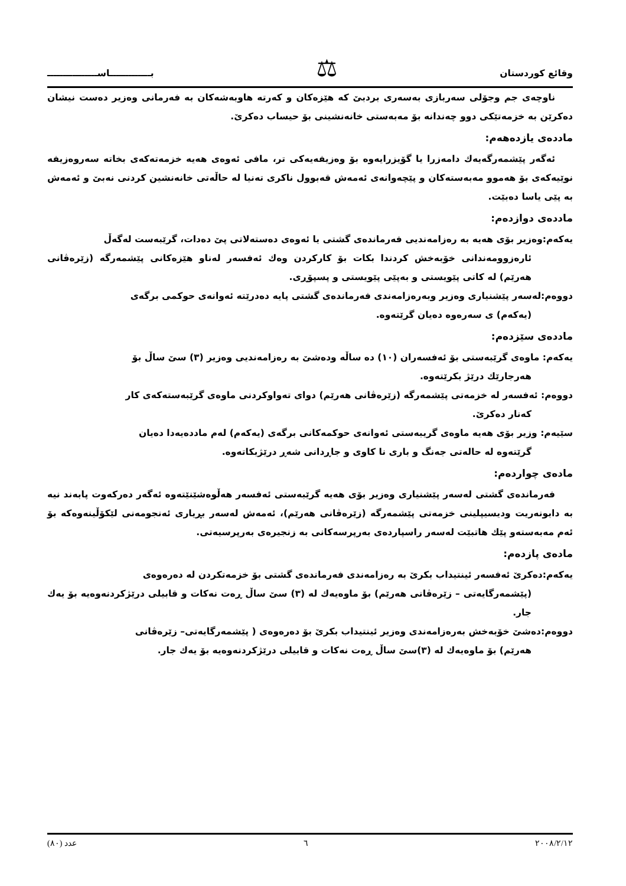وقائع كوردستان
⚖
بـــــــــــــاســــــــــــــــ
ناوچەی جم وجۆلی سەربازی بەسەری بردبێ کە هێزەکان و کەرتە هاوبەشەکان بە فەرمانی وەزیر دەست نیشان دەکرێن بە خزمەتێکی دوو چەندانە بۆ مەبەستی خانەنشینی بۆ حیساب دەکرێ.
ماددەی یازدەھەم:
ئەگەر پێشمەرگەیەك دامەزرا یا گۆیزرایەوە بۆ وەزیفەیەکی تر، مافی ئەوەی هەیە خزمەتەکەی بخاتە سەروەزیفە نوێیەکەی بۆ هەموو مەبەستەکان و پێچەوانەی ئەمەش قەبوول ناکری تەنیا لە حاڵەتی خانەنشین کردنی نەبێ و ئەمەش بە پێی یاسا دەبێت.
ماددەی دوازدەم:
یەکەم:وەزیر بۆی هەیە بە رەزامەندیی فەرماندەی گشتی یا ئەوەی دەستەلاتی پێ دەدات، گرێبەست لەگەڵ
ئارەزوومەندانی خۆبەخش کردندا بکات بۆ کارکردن وەك ئەفسەر لەناو هێزەکانی پێشمەرگە (زێرەڤانی هەرێم) لە کاتی پێویستی و بەپێی پێویستی و پسپۆڕی.
دووەم:لەسەر پێشنیاری وەزیر وبەرەزامەندی فەرماندەی گشتی پایە دەدرێتە ئەوانەی حوکمی برگەی
(یەکەم) ی سەرەوە دەیان گرێتەوە.
ماددەی سێزدەم:
یەکەم: ماوەی گرێبەستی بۆ ئەفسەران (١٠) دە ساڵە ودەشێ بە رەزامەندیی وەزیر (٣) سێ ساڵ بۆ
هەرجارێك درێژ بکرێتەوە.
دووەم: ئەفسەر لە خزمەتی پێشمەرگە (زێرەڤانی هەرێم) دوای تەواوکردنی ماوەی گرێبەستەکەی کار
کەنار دەکرێ.
سێیەم: وزیر بۆی هەیە ماوەی گریبەستی ئەوانەی حوکمەکانی برگەی (یەکەم) لەم ماددەیەدا دەیان
گرێتەوە لە حالەتی جەنگ و باری نا کاوی و جاڕدانی شەڕ درێژبکاتەوە.
مادەی چواردەم:
فەرماندەی گشتی لەسەر پێشنیاری وەزیر بۆی هەیە گرێبەستی ئەفسەر هەڵوەشێنێتەوە ئەگەر دەرکەوت پابەند نیە بە دابونەریت ودیسیپلینی خزمەتی پێشمەرگە (زێرەڤانی هەرێم)، ئەمەش لەسەر بڕیاری ئەنجومەنی لێکۆڵینەوەکە بۆ ئەم مەبەستەو پێك هاتبێت لەسەر راسپاردەی بەرپرسەکانی بە زنجیرەی بەرپرسیەتی.
مادەی پازدەم:
یەکەم:دەکرێ ئەفسەر ئینتیداب بکرێ بە رەزامەندی فەرماندەی گشتی بۆ خزمەتکردن لە دەرەوەی
(پێشمەرگایەتی – زێرەڤانی هەرێم) بۆ ماوەیەك لە (٣) سێ ساڵ ڕەت نەکات و قابیلی درێژکردنەوەیە بۆ یەك جار.
دووەم:دەشێ خۆبەخش بەرەزامەندی وەزیر ئینتیداب بکرێ بۆ دەرەوەی ( پێشمەرگایەتی– زێرەڤانی
هەرێم) بۆ ماوەیەك لە (٣)سێ ساڵ ڕەت نەکات و قابیلی درێژکردنەوەیە بۆ یەك جار.
٢٠٠٨/٢/١٢ ٦ عدد (٨٠)